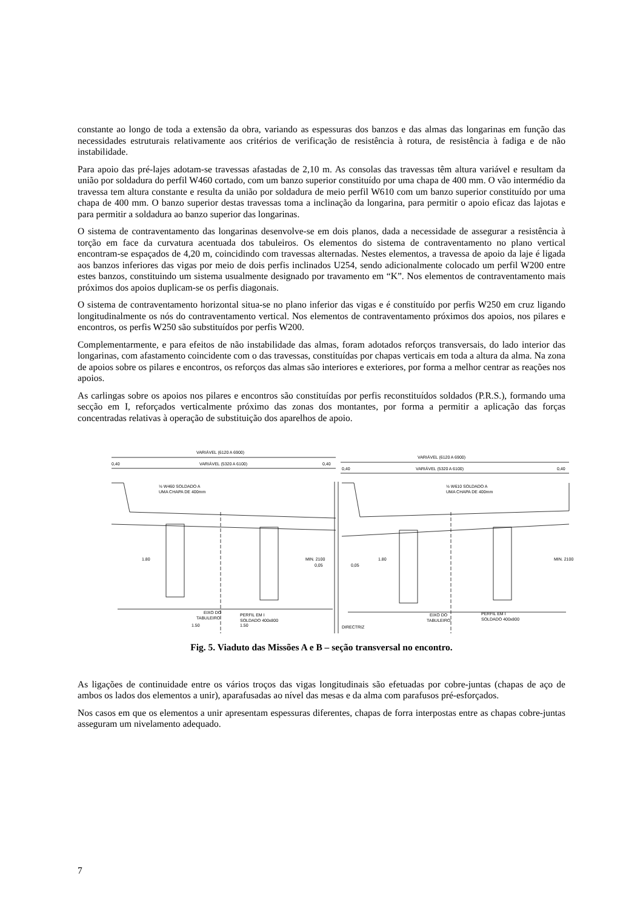constante ao longo de toda a extensão da obra, variando as espessuras dos banzos e das almas das longarinas em função das necessidades estruturais relativamente aos critérios de verificação de resistência à rotura, de resistência à fadiga e de não instabilidade.
Para apoio das pré-lajes adotam-se travessas afastadas de 2,10 m. As consolas das travessas têm altura variável e resultam da união por soldadura do perfil W460 cortado, com um banzo superior constituído por uma chapa de 400 mm. O vão intermédio da travessa tem altura constante e resulta da união por soldadura de meio perfil W610 com um banzo superior constituído por uma chapa de 400 mm. O banzo superior destas travessas toma a inclinação da longarina, para permitir o apoio eficaz das lajotas e para permitir a soldadura ao banzo superior das longarinas.
O sistema de contraventamento das longarinas desenvolve-se em dois planos, dada a necessidade de assegurar a resistência à torção em face da curvatura acentuada dos tabuleiros. Os elementos do sistema de contraventamento no plano vertical encontram-se espaçados de 4,20 m, coincidindo com travessas alternadas. Nestes elementos, a travessa de apoio da laje é ligada aos banzos inferiores das vigas por meio de dois perfis inclinados U254, sendo adicionalmente colocado um perfil W200 entre estes banzos, constituindo um sistema usualmente designado por travamento em “K”. Nos elementos de contraventamento mais próximos dos apoios duplicam-se os perfis diagonais.
O sistema de contraventamento horizontal situa-se no plano inferior das vigas e é constituído por perfis W250 em cruz ligando longitudinalmente os nós do contraventamento vertical. Nos elementos de contraventamento próximos dos apoios, nos pilares e encontros, os perfis W250 são substituídos por perfis W200.
Complementarmente, e para efeitos de não instabilidade das almas, foram adotados reforços transversais, do lado interior das longarinas, com afastamento coincidente com o das travessas, constituídas por chapas verticais em toda a altura da alma. Na zona de apoios sobre os pilares e encontros, os reforços das almas são interiores e exteriores, por forma a melhor centrar as reações nos apoios.
As carlingas sobre os apoios nos pilares e encontros são constituídas por perfis reconstituídos soldados (P.R.S.), formando uma secção em I, reforçados verticalmente próximo das zonas dos montantes, por forma a permitir a aplicação das forças concentradas relativas à operação de substituição dos aparelhos de apoio.
VARIÁVEL (6120 A 6900)
VARIÁVEL (5320 A 6100)
0,40
0,40
VARIÁVEL (6120 A 6900)
VARIÁVEL (5320 A 6100)
0,40
0,40
½ W460 SOLDADO A
UMA CHAPA DE 400mm
½ W610 SOLDADO A
UMA CHAPA DE 400mm
1.80
MIN. 2100
0,05
0,05
1.80
MIN. 2100
EIXO DO
TABULEIRO
PERFIL EM I
SOLDADO 400x800
1.50
1.50
DIRECTRIZ
EIXO DO
TABULEIRO
PERFIL EM I
SOLDADO 400x800
Fig. 5. Viaduto das Missões A e B – seção transversal no encontro.
As ligações de continuidade entre os vários troços das vigas longitudinais são efetuadas por cobre-juntas (chapas de aço de ambos os lados dos elementos a unir), aparafusadas ao nível das mesas e da alma com parafusos pré-esforçados.
Nos casos em que os elementos a unir apresentam espessuras diferentes, chapas de forra interpostas entre as chapas cobre-juntas asseguram um nivelamento adequado.
7